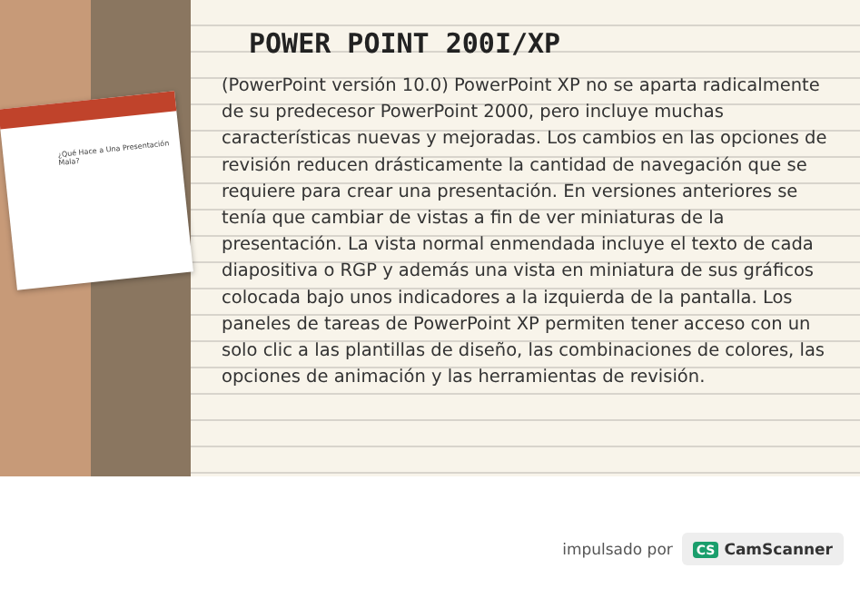¿Qué Hace a Una Presentación Mala?
POWER POINT 200I/XP
(PowerPoint versión 10.0) PowerPoint XP no se aparta radicalmente de su predecesor PowerPoint 2000, pero incluye muchas características nuevas y mejoradas. Los cambios en las opciones de revisión reducen drásticamente la cantidad de navegación que se requiere para crear una presentación. En versiones anteriores se tenía que cambiar de vistas a fin de ver miniaturas de la presentación. La vista normal enmendada incluye el texto de cada diapositiva o RGP y además una vista en miniatura de sus gráficos colocada bajo unos indicadores a la izquierda de la pantalla. Los paneles de tareas de PowerPoint XP permiten tener acceso con un solo clic a las plantillas de diseño, las combinaciones de colores, las opciones de animación y las herramientas de revisión.
impulsado por
CS CamScanner